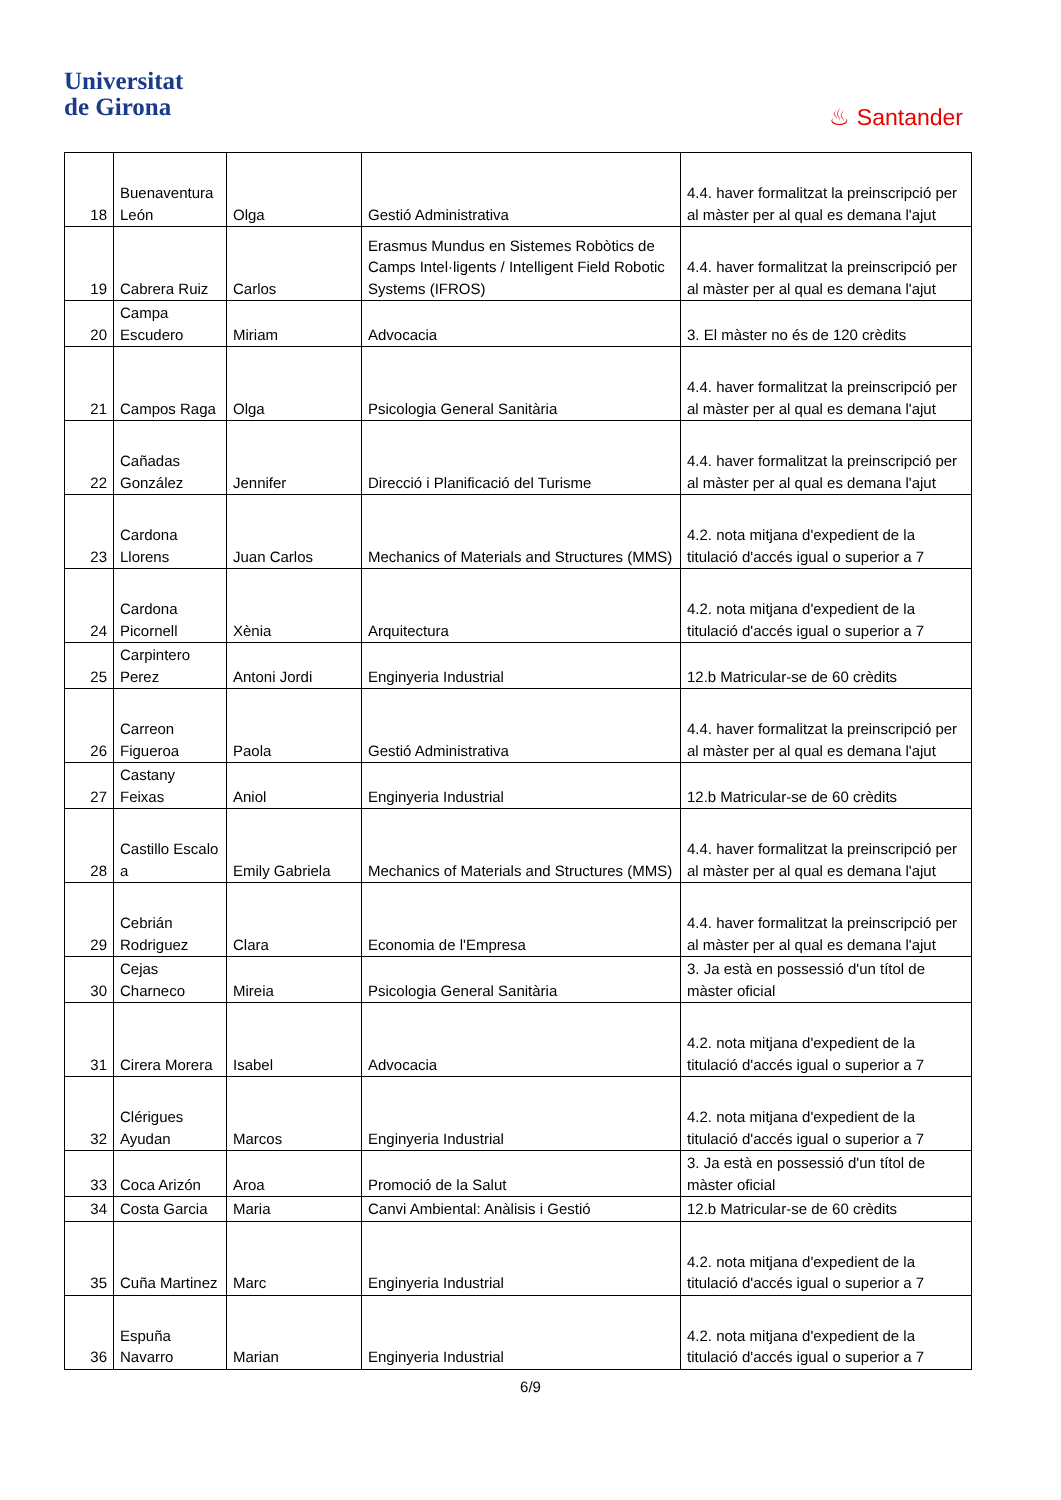Universitat
de Girona
♨ Santander
| 18 | Buenaventura León | Olga | Gestió Administrativa | 4.4. haver formalitzat la preinscripció per al màster per al qual es demana l'ajut |
| 19 | Cabrera Ruiz | Carlos | Erasmus Mundus en Sistemes Robòtics de Camps Intel·ligents / Intelligent Field Robotic Systems (IFROS) | 4.4. haver formalitzat la preinscripció per al màster per al qual es demana l'ajut |
| 20 | Campa Escudero | Miriam | Advocacia | 3. El màster no és de 120 crèdits |
| 21 | Campos Raga | Olga | Psicologia General Sanitària | 4.4. haver formalitzat la preinscripció per al màster per al qual es demana l'ajut |
| 22 | Cañadas González | Jennifer | Direcció i Planificació del Turisme | 4.4. haver formalitzat la preinscripció per al màster per al qual es demana l'ajut |
| 23 | Cardona Llorens | Juan Carlos | Mechanics of Materials and Structures (MMS) | 4.2. nota mitjana d'expedient de la titulació d'accés igual o superior a 7 |
| 24 | Cardona Picornell | Xènia | Arquitectura | 4.2. nota mitjana d'expedient de la titulació d'accés igual o superior a 7 |
| 25 | Carpintero Perez | Antoni Jordi | Enginyeria Industrial | 12.b Matricular-se de 60 crèdits |
| 26 | Carreon Figueroa | Paola | Gestió Administrativa | 4.4. haver formalitzat la preinscripció per al màster per al qual es demana l'ajut |
| 27 | Castany Feixas | Aniol | Enginyeria Industrial | 12.b Matricular-se de 60 crèdits |
| 28 | Castillo Escalo a | Emily Gabriela | Mechanics of Materials and Structures (MMS) | 4.4. haver formalitzat la preinscripció per al màster per al qual es demana l'ajut |
| 29 | Cebrián Rodriguez | Clara | Economia de l'Empresa | 4.4. haver formalitzat la preinscripció per al màster per al qual es demana l'ajut |
| 30 | Cejas Charneco | Mireia | Psicologia General Sanitària | 3. Ja està en possessió d'un títol de màster oficial |
| 31 | Cirera Morera | Isabel | Advocacia | 4.2. nota mitjana d'expedient de la titulació d'accés igual o superior a 7 |
| 32 | Clérigues Ayudan | Marcos | Enginyeria Industrial | 4.2. nota mitjana d'expedient de la titulació d'accés igual o superior a 7 |
| 33 | Coca Arizón | Aroa | Promoció de la Salut | 3. Ja està en possessió d'un títol de màster oficial |
| 34 | Costa Garcia | Maria | Canvi Ambiental: Anàlisis i Gestió | 12.b Matricular-se de 60 crèdits |
| 35 | Cuña Martinez | Marc | Enginyeria Industrial | 4.2. nota mitjana d'expedient de la titulació d'accés igual o superior a 7 |
| 36 | Espuña Navarro | Marian | Enginyeria Industrial | 4.2. nota mitjana d'expedient de la titulació d'accés igual o superior a 7 |
6/9